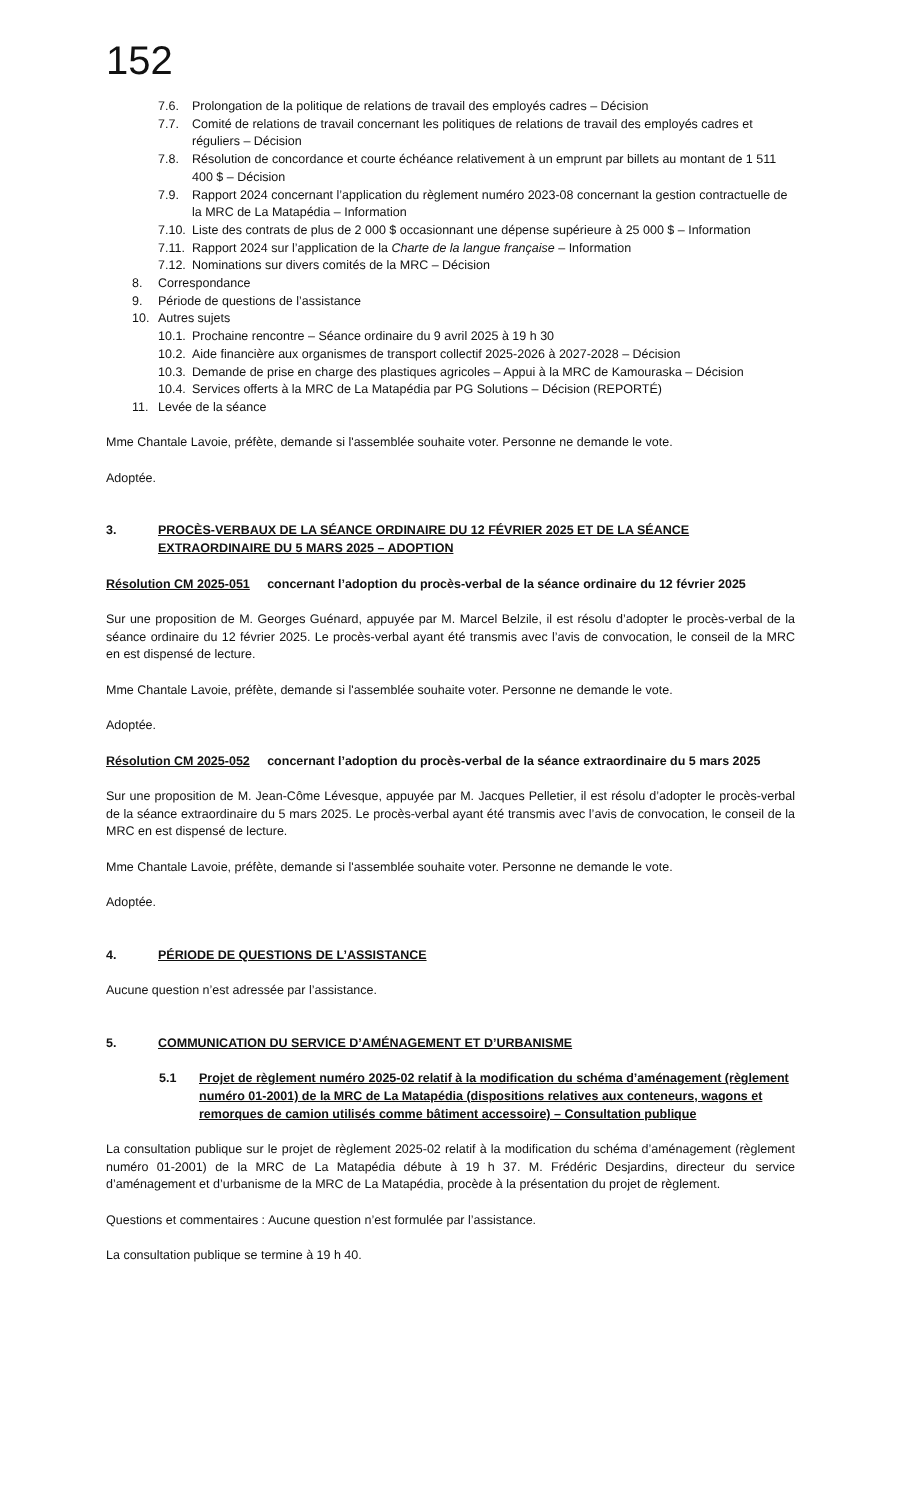152
7.6. Prolongation de la politique de relations de travail des employés cadres – Décision
7.7. Comité de relations de travail concernant les politiques de relations de travail des employés cadres et réguliers – Décision
7.8. Résolution de concordance et courte échéance relativement à un emprunt par billets au montant de 1 511 400 $ – Décision
7.9. Rapport 2024 concernant l’application du règlement numéro 2023-08 concernant la gestion contractuelle de la MRC de La Matapédia – Information
7.10. Liste des contrats de plus de 2 000 $ occasionnant une dépense supérieure à 25 000 $ – Information
7.11. Rapport 2024 sur l’application de la Charte de la langue française – Information
7.12. Nominations sur divers comités de la MRC – Décision
8. Correspondance
9. Période de questions de l’assistance
10. Autres sujets
10.1. Prochaine rencontre – Séance ordinaire du 9 avril 2025 à 19 h 30
10.2. Aide financière aux organismes de transport collectif 2025-2026 à 2027-2028 – Décision
10.3. Demande de prise en charge des plastiques agricoles – Appui à la MRC de Kamouraska – Décision
10.4. Services offerts à la MRC de La Matapédia par PG Solutions – Décision (REPORTÉ)
11. Levée de la séance
Mme Chantale Lavoie, préfète, demande si l'assemblée souhaite voter. Personne ne demande le vote.
Adoptée.
3. PROCÈS-VERBAUX DE LA SÉANCE ORDINAIRE DU 12 FÉVRIER 2025 ET DE LA SÉANCE EXTRAORDINAIRE DU 5 MARS 2025 – ADOPTION
Résolution CM 2025-051 concernant l’adoption du procès-verbal de la séance ordinaire du 12 février 2025
Sur une proposition de M. Georges Guénard, appuyée par M. Marcel Belzile, il est résolu d’adopter le procès-verbal de la séance ordinaire du 12 février 2025. Le procès-verbal ayant été transmis avec l’avis de convocation, le conseil de la MRC en est dispensé de lecture.
Mme Chantale Lavoie, préfète, demande si l'assemblée souhaite voter. Personne ne demande le vote.
Adoptée.
Résolution CM 2025-052 concernant l’adoption du procès-verbal de la séance extraordinaire du 5 mars 2025
Sur une proposition de M. Jean-Côme Lévesque, appuyée par M. Jacques Pelletier, il est résolu d’adopter le procès-verbal de la séance extraordinaire du 5 mars 2025. Le procès-verbal ayant été transmis avec l’avis de convocation, le conseil de la MRC en est dispensé de lecture.
Mme Chantale Lavoie, préfète, demande si l'assemblée souhaite voter. Personne ne demande le vote.
Adoptée.
4. PÉRIODE DE QUESTIONS DE L’ASSISTANCE
Aucune question n’est adressée par l’assistance.
5. COMMUNICATION DU SERVICE D’AMÉNAGEMENT ET D’URBANISME
5.1 Projet de règlement numéro 2025-02 relatif à la modification du schéma d’aménagement (règlement numéro 01-2001) de la MRC de La Matapédia (dispositions relatives aux conteneurs, wagons et remorques de camion utilisés comme bâtiment accessoire) – Consultation publique
La consultation publique sur le projet de règlement 2025-02 relatif à la modification du schéma d’aménagement (règlement numéro 01-2001) de la MRC de La Matapédia débute à 19 h 37. M. Frédéric Desjardins, directeur du service d’aménagement et d’urbanisme de la MRC de La Matapédia, procède à la présentation du projet de règlement.
Questions et commentaires : Aucune question n’est formulée par l’assistance.
La consultation publique se termine à 19 h 40.